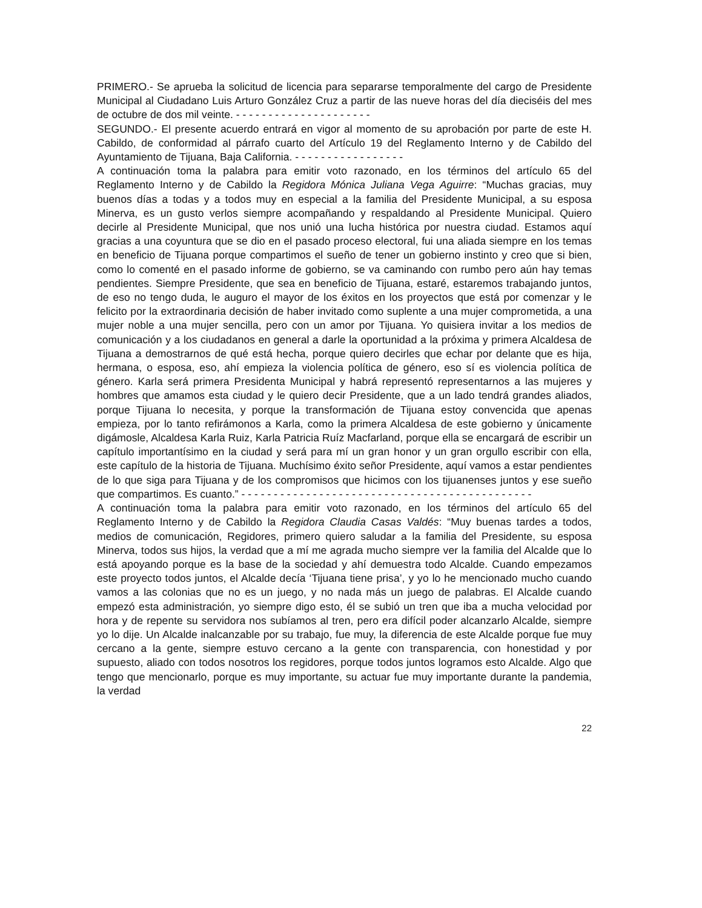PRIMERO.- Se aprueba la solicitud de licencia para separarse temporalmente del cargo de Presidente Municipal al Ciudadano Luis Arturo González Cruz a partir de las nueve horas del día dieciséis del mes de octubre de dos mil veinte. - - - - - - - - - - - - - - - - - - - - -
SEGUNDO.- El presente acuerdo entrará en vigor al momento de su aprobación por parte de este H. Cabildo, de conformidad al párrafo cuarto del Artículo 19 del Reglamento Interno y de Cabildo del Ayuntamiento de Tijuana, Baja California. - - - - - - - - - - - - - - - - -
A continuación toma la palabra para emitir voto razonado, en los términos del artículo 65 del Reglamento Interno y de Cabildo la Regidora Mónica Juliana Vega Aguirre: “Muchas gracias, muy buenos días a todas y a todos muy en especial a la familia del Presidente Municipal, a su esposa Minerva, es un gusto verlos siempre acompañando y respaldando al Presidente Municipal. Quiero decirle al Presidente Municipal, que nos unió una lucha histórica por nuestra ciudad. Estamos aquí gracias a una coyuntura que se dio en el pasado proceso electoral, fui una aliada siempre en los temas en beneficio de Tijuana porque compartimos el sueño de tener un gobierno instinto y creo que si bien, como lo comenté en el pasado informe de gobierno, se va caminando con rumbo pero aún hay temas pendientes. Siempre Presidente, que sea en beneficio de Tijuana, estaré, estaremos trabajando juntos, de eso no tengo duda, le auguro el mayor de los éxitos en los proyectos que está por comenzar y le felicito por la extraordinaria decisión de haber invitado como suplente a una mujer comprometida, a una mujer noble a una mujer sencilla, pero con un amor por Tijuana. Yo quisiera invitar a los medios de comunicación y a los ciudadanos en general a darle la oportunidad a la próxima y primera Alcaldesa de Tijuana a demostrarnos de qué está hecha, porque quiero decirles que echar por delante que es hija, hermana, o esposa, eso, ahí empieza la violencia política de género, eso sí es violencia política de género. Karla será primera Presidenta Municipal y habrá representó representarnos a las mujeres y hombres que amamos esta ciudad y le quiero decir Presidente, que a un lado tendrá grandes aliados, porque Tijuana lo necesita, y porque la transformación de Tijuana estoy convencida que apenas empieza, por lo tanto refirámonos a Karla, como la primera Alcaldesa de este gobierno y únicamente digámosle, Alcaldesa Karla Ruiz, Karla Patricia Ruíz Macfarland, porque ella se encargará de escribir un capítulo importantísimo en la ciudad y será para mí un gran honor y un gran orgullo escribir con ella, este capítulo de la historia de Tijuana. Muchísimo éxito señor Presidente, aquí vamos a estar pendientes de lo que siga para Tijuana y de los compromisos que hicimos con los tijuanenses juntos y ese sueño que compartimos. Es cuanto.” - - - - - - - - - - - - - - - - - - - - - - - - - - - - - - - - - - - - - - - - - - - - -
A continuación toma la palabra para emitir voto razonado, en los términos del artículo 65 del Reglamento Interno y de Cabildo la Regidora Claudia Casas Valdés: “Muy buenas tardes a todos, medios de comunicación, Regidores, primero quiero saludar a la familia del Presidente, su esposa Minerva, todos sus hijos, la verdad que a mí me agrada mucho siempre ver la familia del Alcalde que lo está apoyando porque es la base de la sociedad y ahí demuestra todo Alcalde. Cuando empezamos este proyecto todos juntos, el Alcalde decía ‘Tijuana tiene prisa’, y yo lo he mencionado mucho cuando vamos a las colonias que no es un juego, y no nada más un juego de palabras. El Alcalde cuando empezó esta administración, yo siempre digo esto, él se subió un tren que iba a mucha velocidad por hora y de repente su servidora nos subíamos al tren, pero era difícil poder alcanzarlo Alcalde, siempre yo lo dije. Un Alcalde inalcanzable por su trabajo, fue muy, la diferencia de este Alcalde porque fue muy cercano a la gente, siempre estuvo cercano a la gente con transparencia, con honestidad y por supuesto, aliado con todos nosotros los regidores, porque todos juntos logramos esto Alcalde. Algo que tengo que mencionarlo, porque es muy importante, su actuar fue muy importante durante la pandemia, la verdad
22